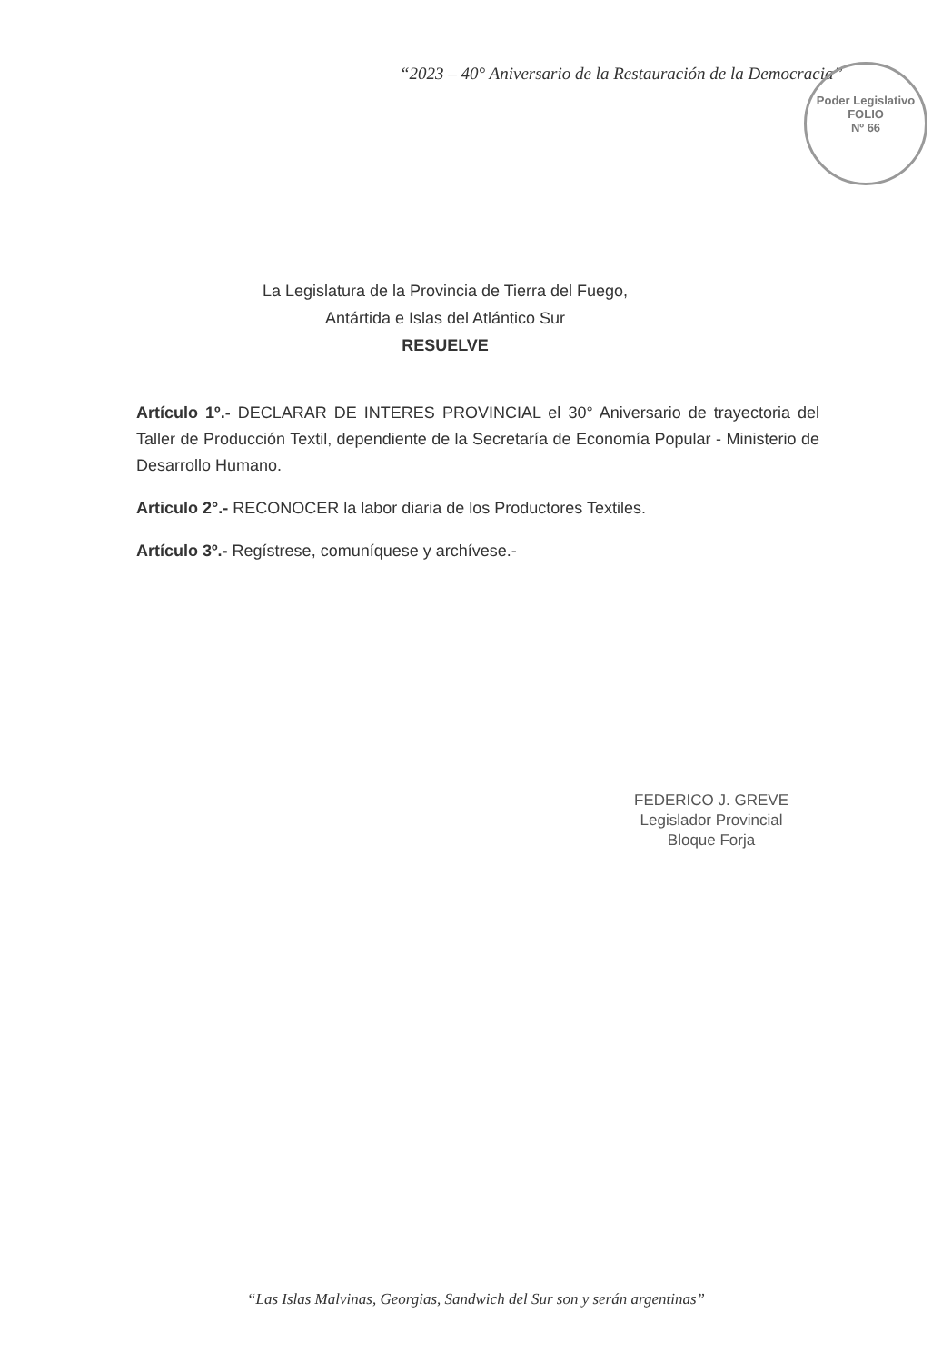“2023 – 40° Aniversario de la Restauración de la Democracia”
Poder Legislativo
FOLIO
Nº 66
La Legislatura de la Provincia de Tierra del Fuego,
Antártida e Islas del Atlántico Sur
RESUELVE
Artículo 1º.- DECLARAR DE INTERES PROVINCIAL el 30° Aniversario de trayectoria del Taller de Producción Textil, dependiente de la Secretaría de Economía Popular - Ministerio de Desarrollo Humano.
Articulo 2°.- RECONOCER la labor diaria de los Productores Textiles.
Artículo 3º.- Regístrese, comuníquese y archívese.-
FEDERICO J. GREVE
Legislador Provincial
Bloque Forja
“Las Islas Malvinas, Georgias, Sandwich del Sur son y serán argentinas”